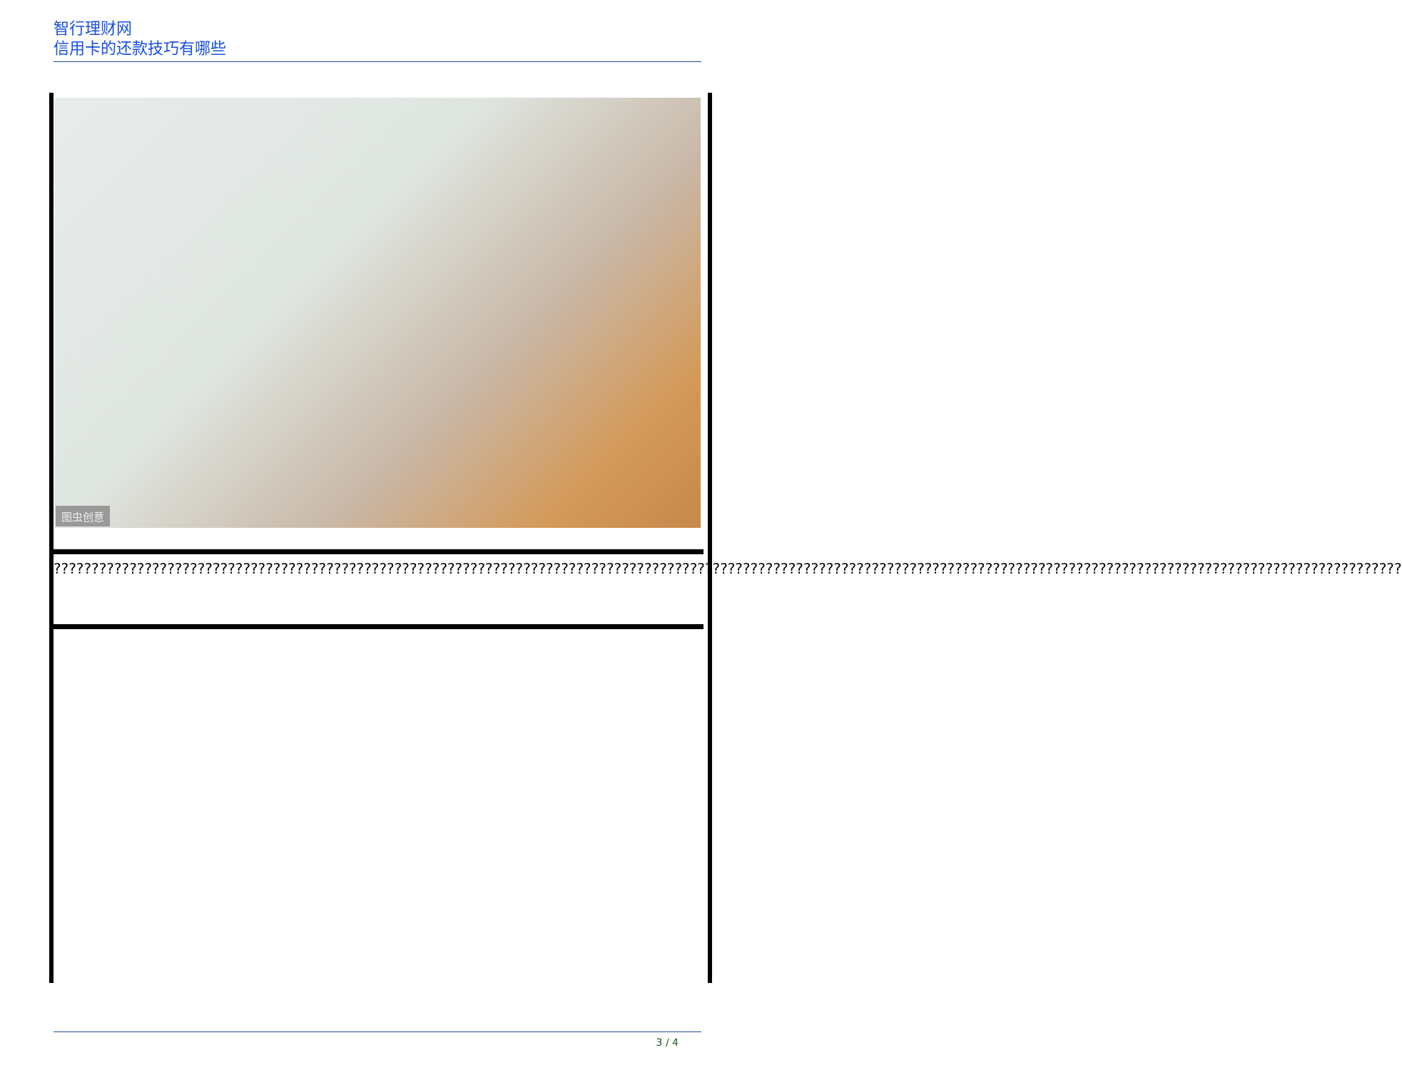智行理财网
信用卡的还款技巧有哪些
图虫创意
??????????????????????????????????????????????????????????????????????????????????????????????????????????????????????????????????????????????????????????????????????????????????
3 / 4